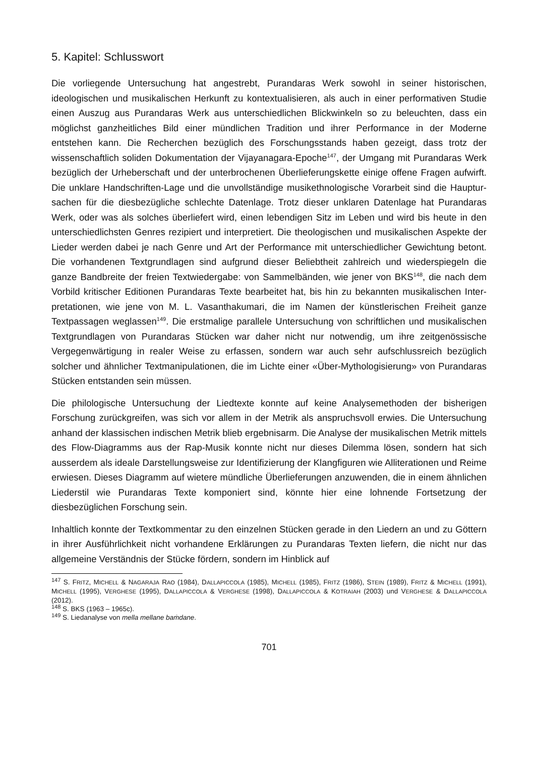5. Kapitel: Schlusswort
Die vorliegende Untersuchung hat angestrebt, Purandaras Werk sowohl in seiner histori­schen, ideologischen und musikalischen Herkunft zu kontextualisieren, als auch in einer performativen Studie einen Auszug aus Purandaras Werk aus unterschiedlichen Blickwin­keln so zu beleuchten, dass ein möglichst ganzheitliches Bild einer mündlichen Tradition und ihrer Performance in der Moderne entstehen kann. Die Recherchen bezüglich des For­schungsstands haben gezeigt, dass trotz der wissenschaftlich soliden Dokumentation der Vijayanagara-Epoche<sup>147</sup>, der Umgang mit Purandaras Werk bezüglich der Urheberschaft und der unterbrochenen Überlieferungskette einige offene Fragen aufwirft. Die unklare Handschriften-Lage und die unvollständige musikethnologische Vorarbeit sind die Hauptur­sachen für die diesbezügliche schlechte Datenlage. Trotz dieser unklaren Datenlage hat Purandaras Werk, oder was als solches überliefert wird, einen lebendigen Sitz im Leben und wird bis heute in den unterschiedlichsten Genres rezipiert und interpretiert. Die theolo­gischen und musikalischen Aspekte der Lieder werden dabei je nach Genre und Art der Performance mit unterschiedlicher Gewichtung betont. Die vorhandenen Textgrundlagen sind aufgrund dieser Beliebtheit zahlreich und wiederspiegeln die ganze Bandbreite der frei­en Textwiedergabe: von Sammelbänden, wie jener von BKS<sup>148</sup>, die nach dem Vorbild kriti­scher Editionen Purandaras Texte bearbeitet hat, bis hin zu bekannten musikalischen Inter­pretationen, wie jene von M. L. Vasanthakumari, die im Namen der künstlerischen Freiheit ganze Textpassagen weglassen<sup>149</sup>. Die erstmalige parallele Untersuchung von schriftlichen und musikalischen Textgrundlagen von Purandaras Stücken war daher nicht nur notwendig, um ihre zeitgenössische Vergegenwärtigung in realer Weise zu erfassen, sondern war auch sehr aufschlussreich bezüglich solcher und ähnlicher Textmanipulationen, die im Lichte einer «Über-Mythologisierung» von Purandaras Stücken entstanden sein müssen.
Die philologische Untersuchung der Liedtexte konnte auf keine Analysemethoden der bishe­rigen Forschung zurückgreifen, was sich vor allem in der Metrik als anspruchsvoll erwies. Die Untersuchung anhand der klassischen indischen Metrik blieb ergebnisarm. Die Analyse der musikalischen Metrik mittels des Flow-Diagramms aus der Rap-Musik konnte nicht nur dieses Dilemma lösen, sondern hat sich ausserdem als ideale Darstellungsweise zur Identi­fizierung der Klangfiguren wie Alliterationen und Reime erwiesen. Dieses Diagramm auf wietere mündliche Überlieferungen anzuwenden, die in einem ähnlichen Liederstil wie Pu­randaras Texte komponiert sind, könnte hier eine lohnende Fortsetzung der diesbezüglichen Forschung sein.
Inhaltlich konnte der Textkommentar zu den einzelnen Stücken gerade in den Liedern an und zu Göttern in ihrer Ausführlichkeit nicht vorhandene Erklärungen zu Purandaras Texten liefern, die nicht nur das allgemeine Verständnis der Stücke fördern, sondern im Hinblick auf
<sup>147</sup> S. FRITZ, MICHELL & NAGARAJA RAO (1984), DALLAPICCOLA (1985), MICHELL (1985), FRITZ (1986), STEIN (1989), FRITZ & MICHELL (1991), MICHELL (1995), VERGHESE (1995), DALLAPICCOLA & VERGHESE (1998), DAL­LAPICCOLA & KOTRAIAH (2003) und VERGHESE & DALLAPICCOLA (2012).
<sup>148</sup> S. BKS (1963 – 1965c).
<sup>149</sup> S. Liedanalyse von mella mellane baṁdane.
701